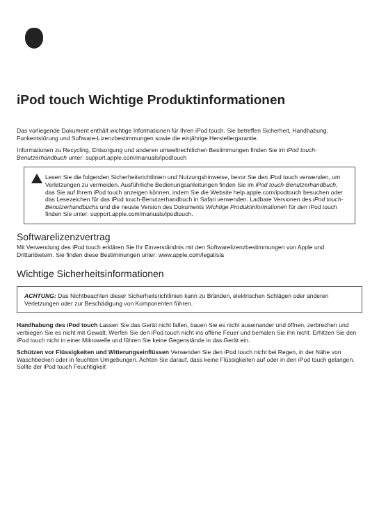iPod touch Wichtige Produktinformationen
Das vorliegende Dokument enthält wichtige Informationen für Ihren iPod touch. Sie betreffen Sicherheit, Handhabung, Funkentstörung und Software-Lizenzbestimmungen sowie die einjährige Herstellergarantie.
Informationen zu Recycling, Entsorgung und anderen umweltrechtlichen Bestimmungen finden Sie im iPod touch-Benutzerhandbuch unter: support.apple.com/manuals/ipodtouch
Lesen Sie die folgenden Sicherheitsrichtlinien und Nutzungshinweise, bevor Sie den iPod touch verwenden, um Verletzungen zu vermeiden. Ausführliche Bedienungs­anleitungen finden Sie im iPod touch-Benutzerhandbuch, das Sie auf Ihrem iPod touch anzeigen können, indem Sie die Website help.apple.com/ipodtouch besuchen oder das Lesezeichen für das iPod touch-Benutzerhandbuch in Safari verwenden. Ladbare Versionen des iPod touch-Benutzerhandbuchs und die neuste Version des Dokuments Wichtige Produktinformationen für den iPod touch finden Sie unter: support.apple.com/manuals/ipodtouch.
Softwarelizenzvertrag
Mit Verwendung des iPod touch erklären Sie Ihr Einverständnis mit den Softwarelizenz­bestimmungen von Apple und Drittanbietern. Sie finden diese Bestimmungen unter: www.apple.com/legal/sla
Wichtige Sicherheitsinformationen
ACHTUNG: Das Nichtbeachten dieser Sicherheitsrichtlinien kann zu Bränden, elektrischen Schlägen oder anderen Verletzungen oder zur Beschädigung von Komponenten führen.
Handhabung des iPod touch Lassen Sie das Gerät nicht fallen, bauen Sie es nicht auseinander und öffnen, zerbrechen und verbiegen Sie es nicht mit Gewalt. Werfen Sie den iPod touch nicht ins offene Feuer und bemalen Sie ihn nicht. Erhitzen Sie den iPod touch nicht in einer Mikrowelle und führen Sie keine Gegenstände in das Gerät ein.
Schützen vor Flüssigkeiten und Witterungseinflüssen Verwenden Sie den iPod touch nicht bei Regen, in der Nähe von Waschbecken oder in feuchten Umgebungen. Achten Sie darauf, dass keine Flüssigkeiten auf oder in den iPod touch gelangen. Sollte der iPod touch Feuchtigkeit